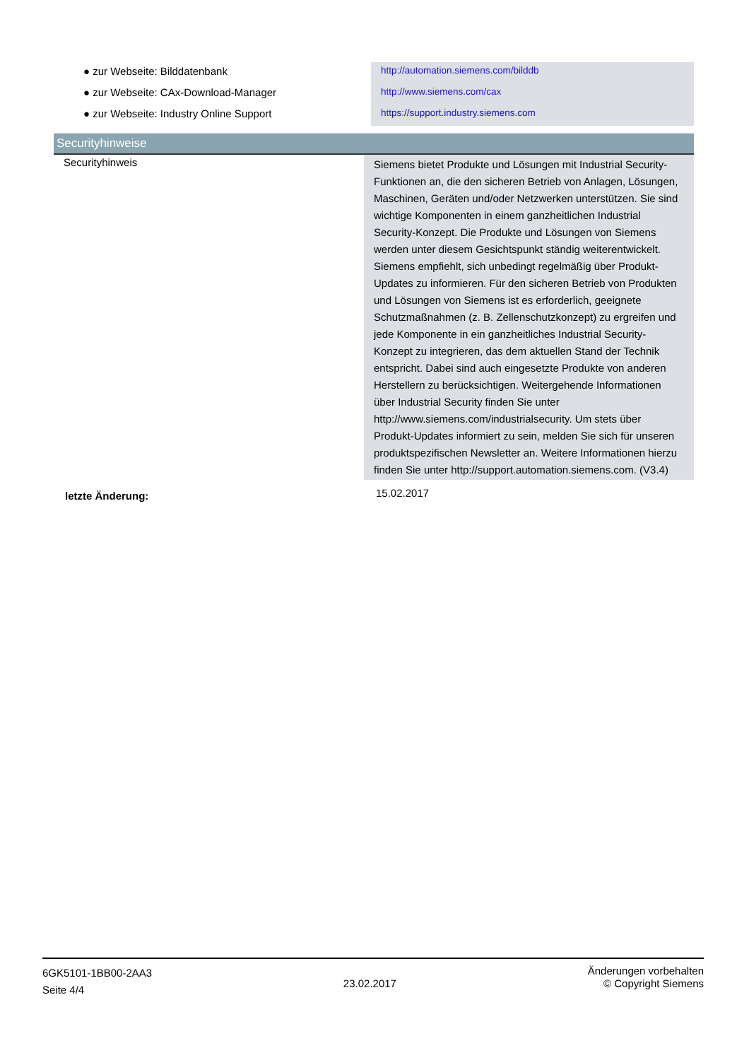| ● zur Webseite: Bilddatenbank | http://automation.siemens.com/bilddb |
| ● zur Webseite: CAx-Download-Manager | http://www.siemens.com/cax |
| ● zur Webseite: Industry Online Support | https://support.industry.siemens.com |
Securityhinweise
| Securityhinweis | Siemens bietet Produkte und Lösungen mit Industrial Security-Funktionen an, die den sicheren Betrieb von Anlagen, Lösungen, Maschinen, Geräten und/oder Netzwerken unterstützen. Sie sind wichtige Komponenten in einem ganzheitlichen Industrial Security-Konzept. Die Produkte und Lösungen von Siemens werden unter diesem Gesichtspunkt ständig weiterentwickelt. Siemens empfiehlt, sich unbedingt regelmäßig über Produkt-Updates zu informieren. Für den sicheren Betrieb von Produkten und Lösungen von Siemens ist es erforderlich, geeignete Schutzmaßnahmen (z. B. Zellenschutzkonzept) zu ergreifen und jede Komponente in ein ganzheitliches Industrial Security-Konzept zu integrieren, das dem aktuellen Stand der Technik entspricht. Dabei sind auch eingesetzte Produkte von anderen Herstellern zu berücksichtigen. Weitergehende Informationen über Industrial Security finden Sie unter http://www.siemens.com/industrialsecurity. Um stets über Produkt-Updates informiert zu sein, melden Sie sich für unseren produktspezifischen Newsletter an. Weitere Informationen hierzu finden Sie unter http://support.automation.siemens.com. (V3.4) |
| letzte Änderung: | 15.02.2017 |
6GK5101-1BB00-2AA3
Seite 4/4
23.02.2017
Änderungen vorbehalten
© Copyright Siemens